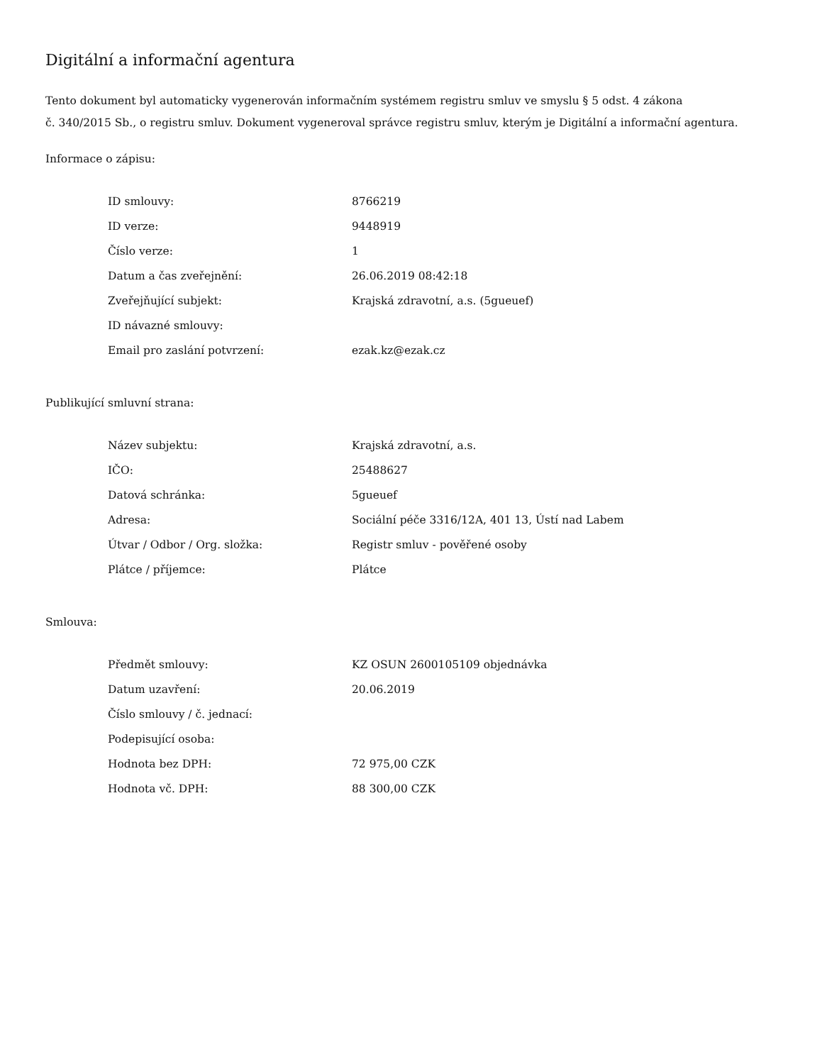Digitální a informační agentura
Tento dokument byl automaticky vygenerován informačním systémem registru smluv ve smyslu § 5 odst. 4 zákona
č. 340/2015 Sb., o registru smluv. Dokument vygeneroval správce registru smluv, kterým je Digitální a informační agentura.
Informace o zápisu:
| ID smlouvy: | 8766219 |
| ID verze: | 9448919 |
| Číslo verze: | 1 |
| Datum a čas zveřejnění: | 26.06.2019 08:42:18 |
| Zveřejňující subjekt: | Krajská zdravotní, a.s. (5gueuef) |
| ID návazné smlouvy: | |
| Email pro zaslání potvrzení: | ezak.kz@ezak.cz |
Publikující smluvní strana:
| Název subjektu: | Krajská zdravotní, a.s. |
| IČO: | 25488627 |
| Datová schránka: | 5gueuef |
| Adresa: | Sociální péče 3316/12A, 401 13, Ústí nad Labem |
| Útvar / Odbor / Org. složka: | Registr smluv - pověřené osoby |
| Plátce / příjemce: | Plátce |
Smlouva:
| Předmět smlouvy: | KZ OSUN 2600105109 objednávka |
| Datum uzavření: | 20.06.2019 |
| Číslo smlouvy / č. jednací: | |
| Podepisující osoba: | |
| Hodnota bez DPH: | 72 975,00 CZK |
| Hodnota vč. DPH: | 88 300,00 CZK |